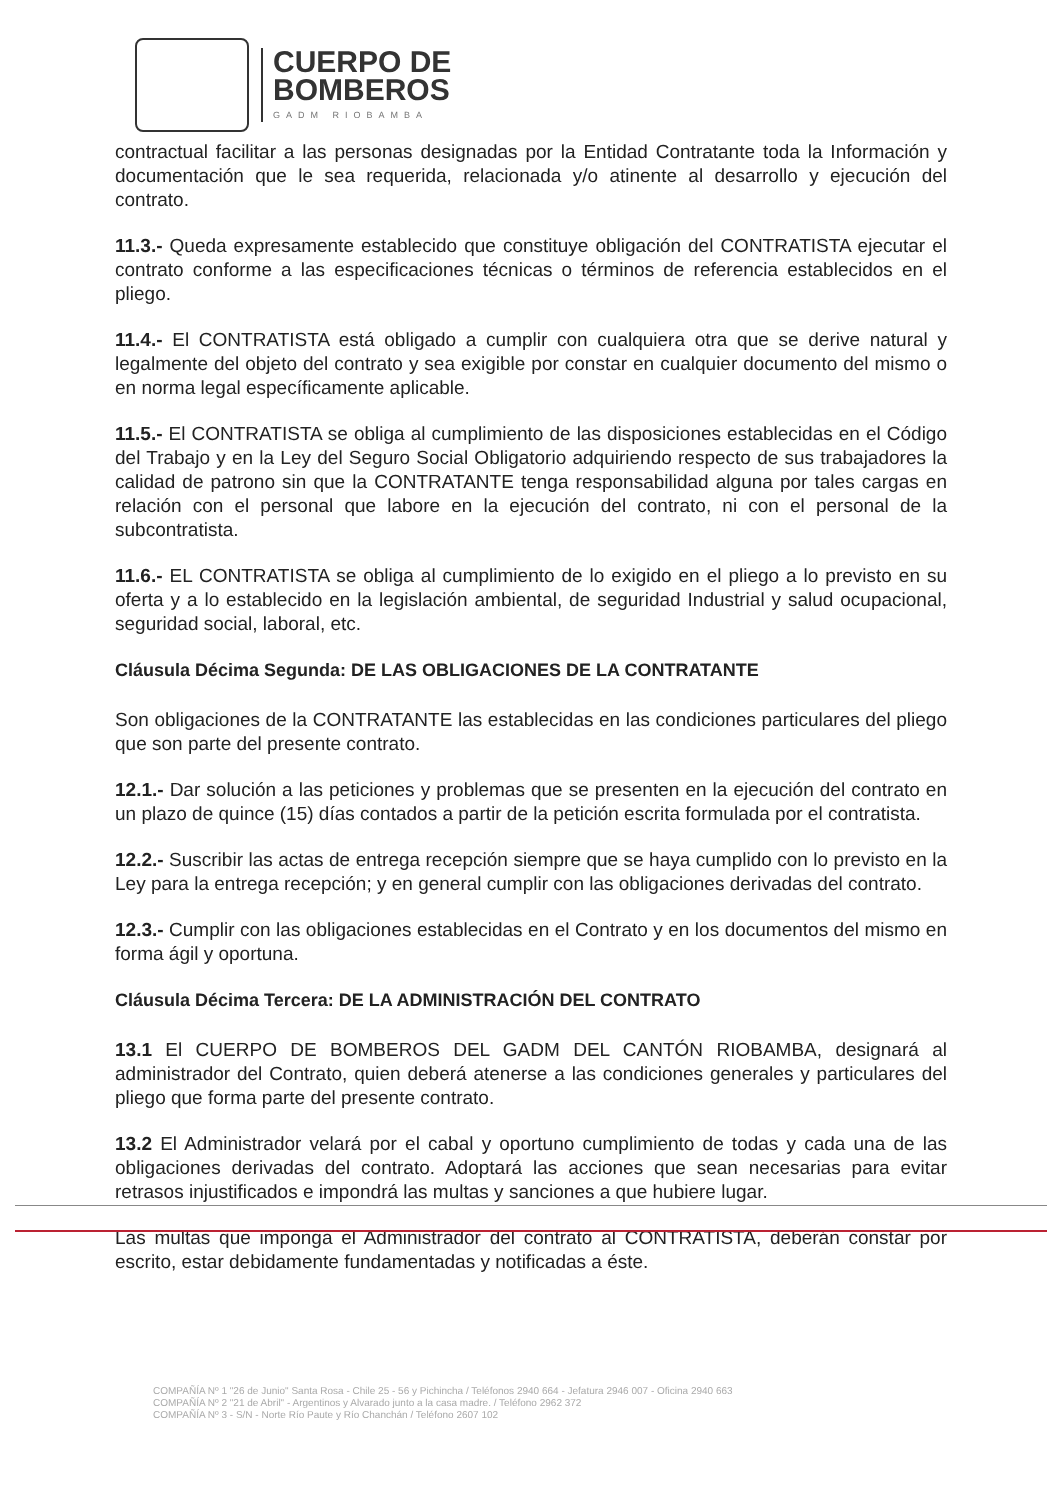CUERPO DE
BOMBEROS
GADM RIOBAMBA
contractual facilitar a las personas designadas por la Entidad Contratante toda la Información y documentación que le sea requerida, relacionada y/o atinente al desarrollo y ejecución del contrato.
11.3.- Queda expresamente establecido que constituye obligación del CONTRATISTA ejecutar el contrato conforme a las especificaciones técnicas o términos de referencia establecidos en el pliego.
11.4.- El CONTRATISTA está obligado a cumplir con cualquiera otra que se derive natural y legalmente del objeto del contrato y sea exigible por constar en cualquier documento del mismo o en norma legal específicamente aplicable.
11.5.- El CONTRATISTA se obliga al cumplimiento de las disposiciones establecidas en el Código del Trabajo y en la Ley del Seguro Social Obligatorio adquiriendo respecto de sus trabajadores la calidad de patrono sin que la CONTRATANTE tenga responsabilidad alguna por tales cargas en relación con el personal que labore en la ejecución del contrato, ni con el personal de la subcontratista.
11.6.- EL CONTRATISTA se obliga al cumplimiento de lo exigido en el pliego a lo previsto en su oferta y a lo establecido en la legislación ambiental, de seguridad Industrial y salud ocupacional, seguridad social, laboral, etc.
Cláusula Décima Segunda: DE LAS OBLIGACIONES DE LA CONTRATANTE
Son obligaciones de la CONTRATANTE las establecidas en las condiciones particulares del pliego que son parte del presente contrato.
12.1.- Dar solución a las peticiones y problemas que se presenten en la ejecución del contrato en un plazo de quince (15) días contados a partir de la petición escrita formulada por el contratista.
12.2.- Suscribir las actas de entrega recepción siempre que se haya cumplido con lo previsto en la Ley para la entrega recepción; y en general cumplir con las obligaciones derivadas del contrato.
12.3.- Cumplir con las obligaciones establecidas en el Contrato y en los documentos del mismo en forma ágil y oportuna.
Cláusula Décima Tercera: DE LA ADMINISTRACIÓN DEL CONTRATO
13.1 El CUERPO DE BOMBEROS DEL GADM DEL CANTÓN RIOBAMBA, designará al administrador del Contrato, quien deberá atenerse a las condiciones generales y particulares del pliego que forma parte del presente contrato.
13.2 El Administrador velará por el cabal y oportuno cumplimiento de todas y cada una de las obligaciones derivadas del contrato. Adoptará las acciones que sean necesarias para evitar retrasos injustificados e impondrá las multas y sanciones a que hubiere lugar.
Las multas que imponga el Administrador del contrato al CONTRATISTA, deberán constar por escrito, estar debidamente fundamentadas y notificadas a éste.
COMPAÑÍA Nº 1 "26 de Junio" Santa Rosa - Chile 25 - 56 y Pichincha / Teléfonos 2940 664 - Jefatura 2946 007 - Oficina 2940 663
COMPAÑÍA Nº 2 "21 de Abril" - Argentinos y Alvarado junto a la casa madre. / Teléfono 2962 372
COMPAÑÍA Nº 3 - S/N - Norte Río Paute y Río Chanchán / Teléfono 2607 102